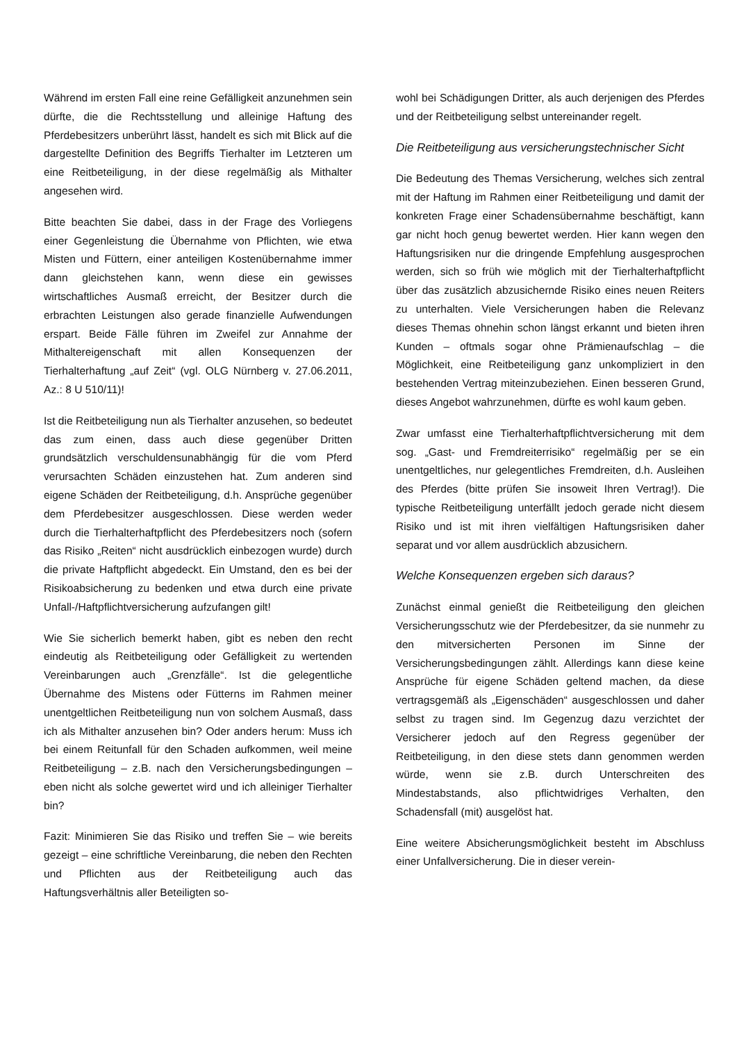Während im ersten Fall eine reine Gefälligkeit anzunehmen sein dürfte, die die Rechtsstellung und alleinige Haftung des Pferdebesitzers unberührt lässt, handelt es sich mit Blick auf die dargestellte Definition des Begriffs Tierhalter im Letzteren um eine Reitbeteiligung, in der diese regelmäßig als Mithalter angesehen wird.
Bitte beachten Sie dabei, dass in der Frage des Vorliegens einer Gegenleistung die Übernahme von Pflichten, wie etwa Misten und Füttern, einer anteiligen Kostenübernahme immer dann gleichstehen kann, wenn diese ein gewisses wirtschaftliches Ausmaß erreicht, der Besitzer durch die erbrachten Leistungen also gerade finanzielle Aufwendungen erspart. Beide Fälle führen im Zweifel zur Annahme der Mithaltereigenschaft mit allen Konsequenzen der Tierhalterhaftung „auf Zeit“ (vgl. OLG Nürnberg v. 27.06.2011, Az.: 8 U 510/11)!
Ist die Reitbeteiligung nun als Tierhalter anzusehen, so bedeutet das zum einen, dass auch diese gegenüber Dritten grundsätzlich verschuldensunabhängig für die vom Pferd verursachten Schäden einzustehen hat. Zum anderen sind eigene Schäden der Reitbeteiligung, d.h. Ansprüche gegenüber dem Pferdebesitzer ausgeschlossen. Diese werden weder durch die Tierhalterhaftpflicht des Pferdebesitzers noch (sofern das Risiko „Reiten“ nicht ausdrücklich einbezogen wurde) durch die private Haftpflicht abgedeckt. Ein Umstand, den es bei der Risikoabsicherung zu bedenken und etwa durch eine private Unfall-/Haftpflichtversicherung aufzufangen gilt!
Wie Sie sicherlich bemerkt haben, gibt es neben den recht eindeutig als Reitbeteiligung oder Gefälligkeit zu wertenden Vereinbarungen auch „Grenzfälle“. Ist die gelegentliche Übernahme des Mistens oder Fütterns im Rahmen meiner unentgeltlichen Reitbeteiligung nun von solchem Ausmaß, dass ich als Mithalter anzusehen bin? Oder anders herum: Muss ich bei einem Reitunfall für den Schaden aufkommen, weil meine Reitbeteiligung – z.B. nach den Versicherungsbedingungen – eben nicht als solche gewertet wird und ich alleiniger Tierhalter bin?
Fazit: Minimieren Sie das Risiko und treffen Sie – wie bereits gezeigt – eine schriftliche Vereinbarung, die neben den Rechten und Pflichten aus der Reitbeteiligung auch das Haftungsverhältnis aller Beteiligten so-
wohl bei Schädigungen Dritter, als auch derjenigen des Pferdes und der Reitbeteiligung selbst untereinander regelt.
Die Reitbeteiligung aus versicherungstechnischer Sicht
Die Bedeutung des Themas Versicherung, welches sich zentral mit der Haftung im Rahmen einer Reitbeteiligung und damit der konkreten Frage einer Schadensübernahme beschäftigt, kann gar nicht hoch genug bewertet werden. Hier kann wegen den Haftungsrisiken nur die dringende Empfehlung ausgesprochen werden, sich so früh wie möglich mit der Tierhalterhaftpflicht über das zusätzlich abzusichernde Risiko eines neuen Reiters zu unterhalten. Viele Versicherungen haben die Relevanz dieses Themas ohnehin schon längst erkannt und bieten ihren Kunden – oftmals sogar ohne Prämienaufschlag – die Möglichkeit, eine Reitbeteiligung ganz unkompliziert in den bestehenden Vertrag miteinzubeziehen. Einen besseren Grund, dieses Angebot wahrzunehmen, dürfte es wohl kaum geben.
Zwar umfasst eine Tierhalterhaftpflichtversicherung mit dem sog. „Gast- und Fremdreiterrisiko“ regelmäßig per se ein unentgeltliches, nur gelegentliches Fremdreiten, d.h. Ausleihen des Pferdes (bitte prüfen Sie insoweit Ihren Vertrag!). Die typische Reitbeteiligung unterfällt jedoch gerade nicht diesem Risiko und ist mit ihren vielfältigen Haftungsrisiken daher separat und vor allem ausdrücklich abzusichern.
Welche Konsequenzen ergeben sich daraus?
Zunächst einmal genießt die Reitbeteiligung den gleichen Versicherungsschutz wie der Pferdebesitzer, da sie nunmehr zu den mitversicherten Personen im Sinne der Versicherungsbedingungen zählt. Allerdings kann diese keine Ansprüche für eigene Schäden geltend machen, da diese vertragsgemäß als „Eigenschäden“ ausgeschlossen und daher selbst zu tragen sind. Im Gegenzug dazu verzichtet der Versicherer jedoch auf den Regress gegenüber der Reitbeteiligung, in den diese stets dann genommen werden würde, wenn sie z.B. durch Unterschreiten des Mindestabstands, also pflichtwidriges Verhalten, den Schadensfall (mit) ausgelöst hat.
Eine weitere Absicherungsmöglichkeit besteht im Abschluss einer Unfallversicherung. Die in dieser verein-